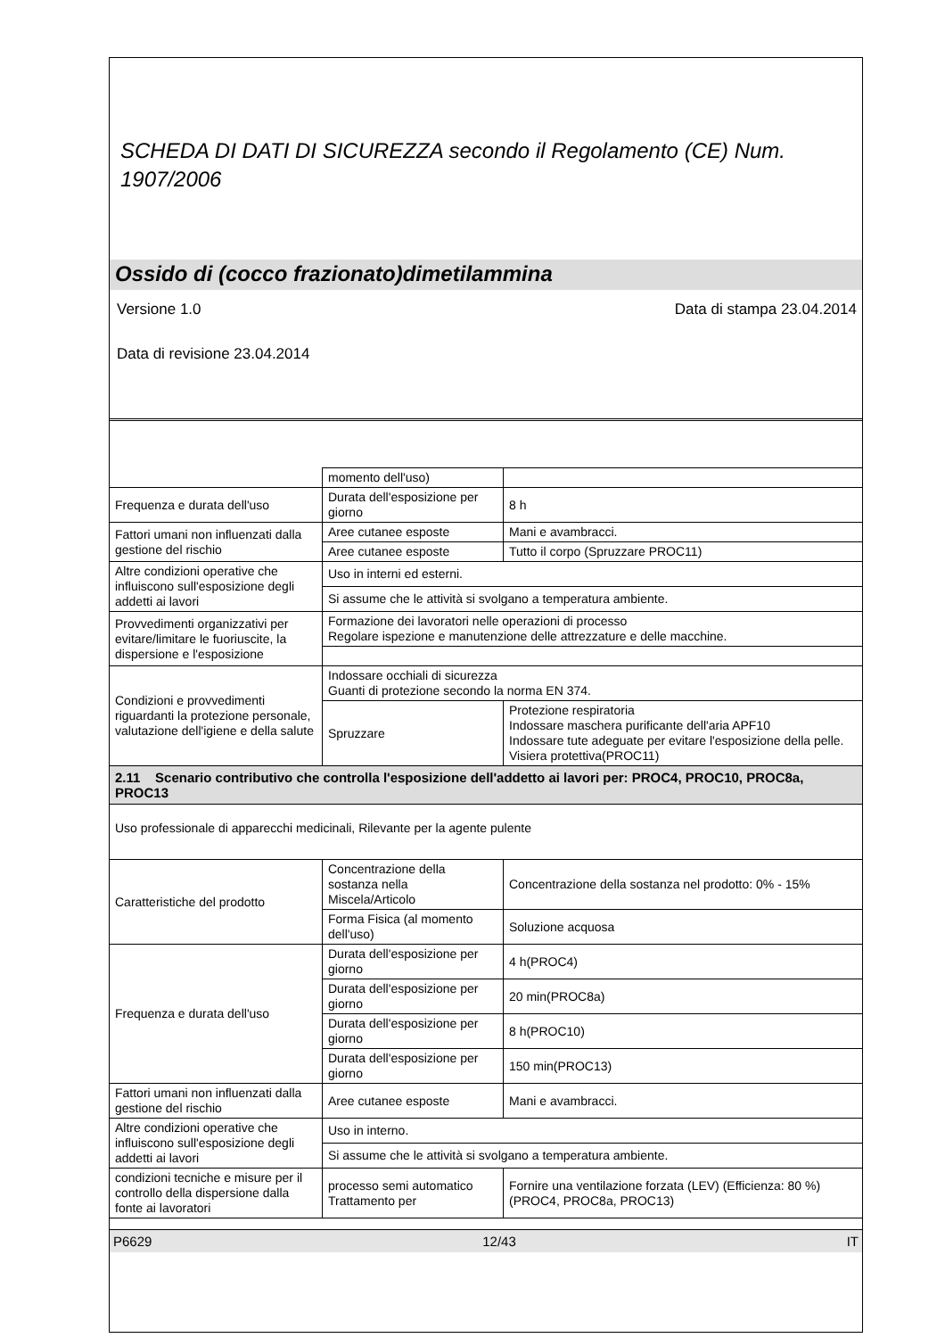SCHEDA DI DATI DI SICUREZZA secondo il Regolamento (CE) Num. 1907/2006
Ossido di (cocco frazionato)dimetilammina
Versione 1.0 Data di stampa 23.04.2014
Data di revisione 23.04.2014
| | momento dell'uso) | |
| Frequenza e durata dell'uso | Durata dell'esposizione per giorno | 8 h |
| Fattori umani non influenzati dalla gestione del rischio | Aree cutanee esposte | Mani e avambracci. |
| | Aree cutanee esposte | Tutto il corpo (Spruzzare PROC11) |
| Altre condizioni operative che influiscono sull'esposizione degli addetti ai lavori | Uso in interni ed esterni. | |
| | Si assume che le attività si svolgano a temperatura ambiente. | |
| Provvedimenti organizzativi per evitare/limitare le fuoriuscite, la dispersione e l'esposizione | Formazione dei lavoratori nelle operazioni di processo Regolare ispezione e manutenzione delle attrezzature e delle macchine. | |
| Condizioni e provvedimenti riguardanti la protezione personale, valutazione dell'igiene e della salute | Indossare occhiali di sicurezza Guanti di protezione secondo la norma EN 374. | |
| | Spruzzare | Protezione respiratoria Indossare maschera purificante dell'aria APF10 Indossare tute adeguate per evitare l'esposizione della pelle. Visiera protettiva(PROC11) |
| 2.11 Scenario contributivo che controlla l'esposizione dell'addetto ai lavori per: PROC4, PROC10, PROC8a, PROC13 | | |
| Uso professionale di apparecchi medicinali, Rilevante per la agente pulente | | |
| Caratteristiche del prodotto | Concentrazione della sostanza nella Miscela/Articolo | Concentrazione della sostanza nel prodotto: 0% - 15% |
| | Forma Fisica (al momento dell'uso) | Soluzione acquosa |
| Frequenza e durata dell'uso | Durata dell'esposizione per giorno | 4 h(PROC4) |
| | Durata dell'esposizione per giorno | 20 min(PROC8a) |
| | Durata dell'esposizione per giorno | 8 h(PROC10) |
| | Durata dell'esposizione per giorno | 150 min(PROC13) |
| Fattori umani non influenzati dalla gestione del rischio | Aree cutanee esposte | Mani e avambracci. |
| Altre condizioni operative che influiscono sull'esposizione degli addetti ai lavori | Uso in interno. | |
| | Si assume che le attività si svolgano a temperatura ambiente. | |
| condizioni tecniche e misure per il controllo della dispersione dalla fonte ai lavoratori | processo semi automatico Trattamento per | Fornire una ventilazione forzata (LEV) (Efficienza: 80 %)(PROC4, PROC8a, PROC13) |
P6629 12/43 IT